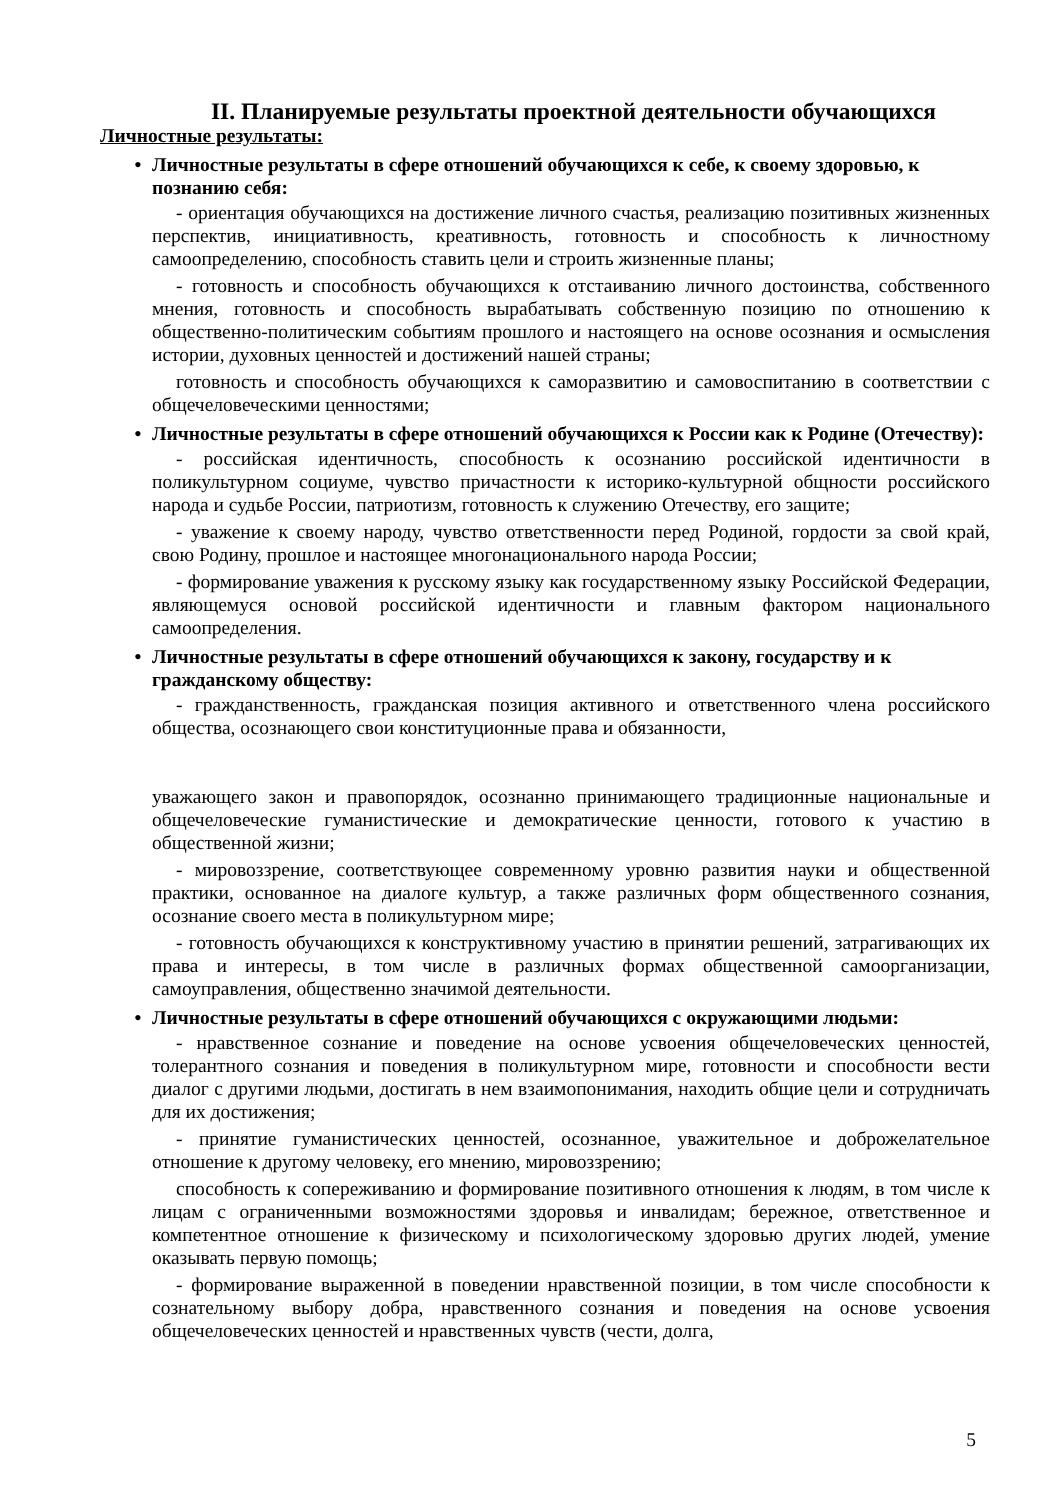II. Планируемые результаты проектной деятельности обучающихся
Личностные результаты:
• Личностные результаты в сфере отношений обучающихся к себе, к своему здоровью, к познанию себя:
- ориентация обучающихся на достижение личного счастья, реализацию позитивных жизненных перспектив, инициативность, креативность, готовность и способность к личностному самоопределению, способность ставить цели и строить жизненные планы;
- готовность и способность обучающихся к отстаиванию личного достоинства, собственного мнения, готовность и способность вырабатывать собственную позицию по отношению к общественно-политическим событиям прошлого и настоящего на основе осознания и осмысления истории, духовных ценностей и достижений нашей страны;
готовность и способность обучающихся к саморазвитию и самовоспитанию в соответствии с общечеловеческими ценностями;
• Личностные результаты в сфере отношений обучающихся к России как к Родине (Отечеству):
- российская идентичность, способность к осознанию российской идентичности в поликультурном социуме, чувство причастности к историко-культурной общности российского народа и судьбе России, патриотизм, готовность к служению Отечеству, его защите;
- уважение к своему народу, чувство ответственности перед Родиной, гордости за свой край, свою Родину, прошлое и настоящее многонационального народа России;
- формирование уважения к русскому языку как государственному языку Российской Федерации, являющемуся основой российской идентичности и главным фактором национального самоопределения.
• Личностные результаты в сфере отношений обучающихся к закону, государству и к гражданскому обществу:
- гражданственность, гражданская позиция активного и ответственного члена российского общества, осознающего свои конституционные права и обязанности,
уважающего закон и правопорядок, осознанно принимающего традиционные национальные и общечеловеческие гуманистические и демократические ценности, готового к участию в общественной жизни;
- мировоззрение, соответствующее современному уровню развития науки и общественной практики, основанное на диалоге культур, а также различных форм общественного сознания, осознание своего места в поликультурном мире;
- готовность обучающихся к конструктивному участию в принятии решений, затрагивающих их права и интересы, в том числе в различных формах общественной самоорганизации, самоуправления, общественно значимой деятельности.
• Личностные результаты в сфере отношений обучающихся с окружающими людьми:
- нравственное сознание и поведение на основе усвоения общечеловеческих ценностей, толерантного сознания и поведения в поликультурном мире, готовности и способности вести диалог с другими людьми, достигать в нем взаимопонимания, находить общие цели и сотрудничать для их достижения;
- принятие гуманистических ценностей, осознанное, уважительное и доброжелательное отношение к другому человеку, его мнению, мировоззрению;
способность к сопереживанию и формирование позитивного отношения к людям, в том числе к лицам с ограниченными возможностями здоровья и инвалидам; бережное, ответственное и компетентное отношение к физическому и психологическому здоровью других людей, умение оказывать первую помощь;
- формирование выраженной в поведении нравственной позиции, в том числе способности к сознательному выбору добра, нравственного сознания и поведения на основе усвоения общечеловеческих ценностей и нравственных чувств (чести, долга,
5